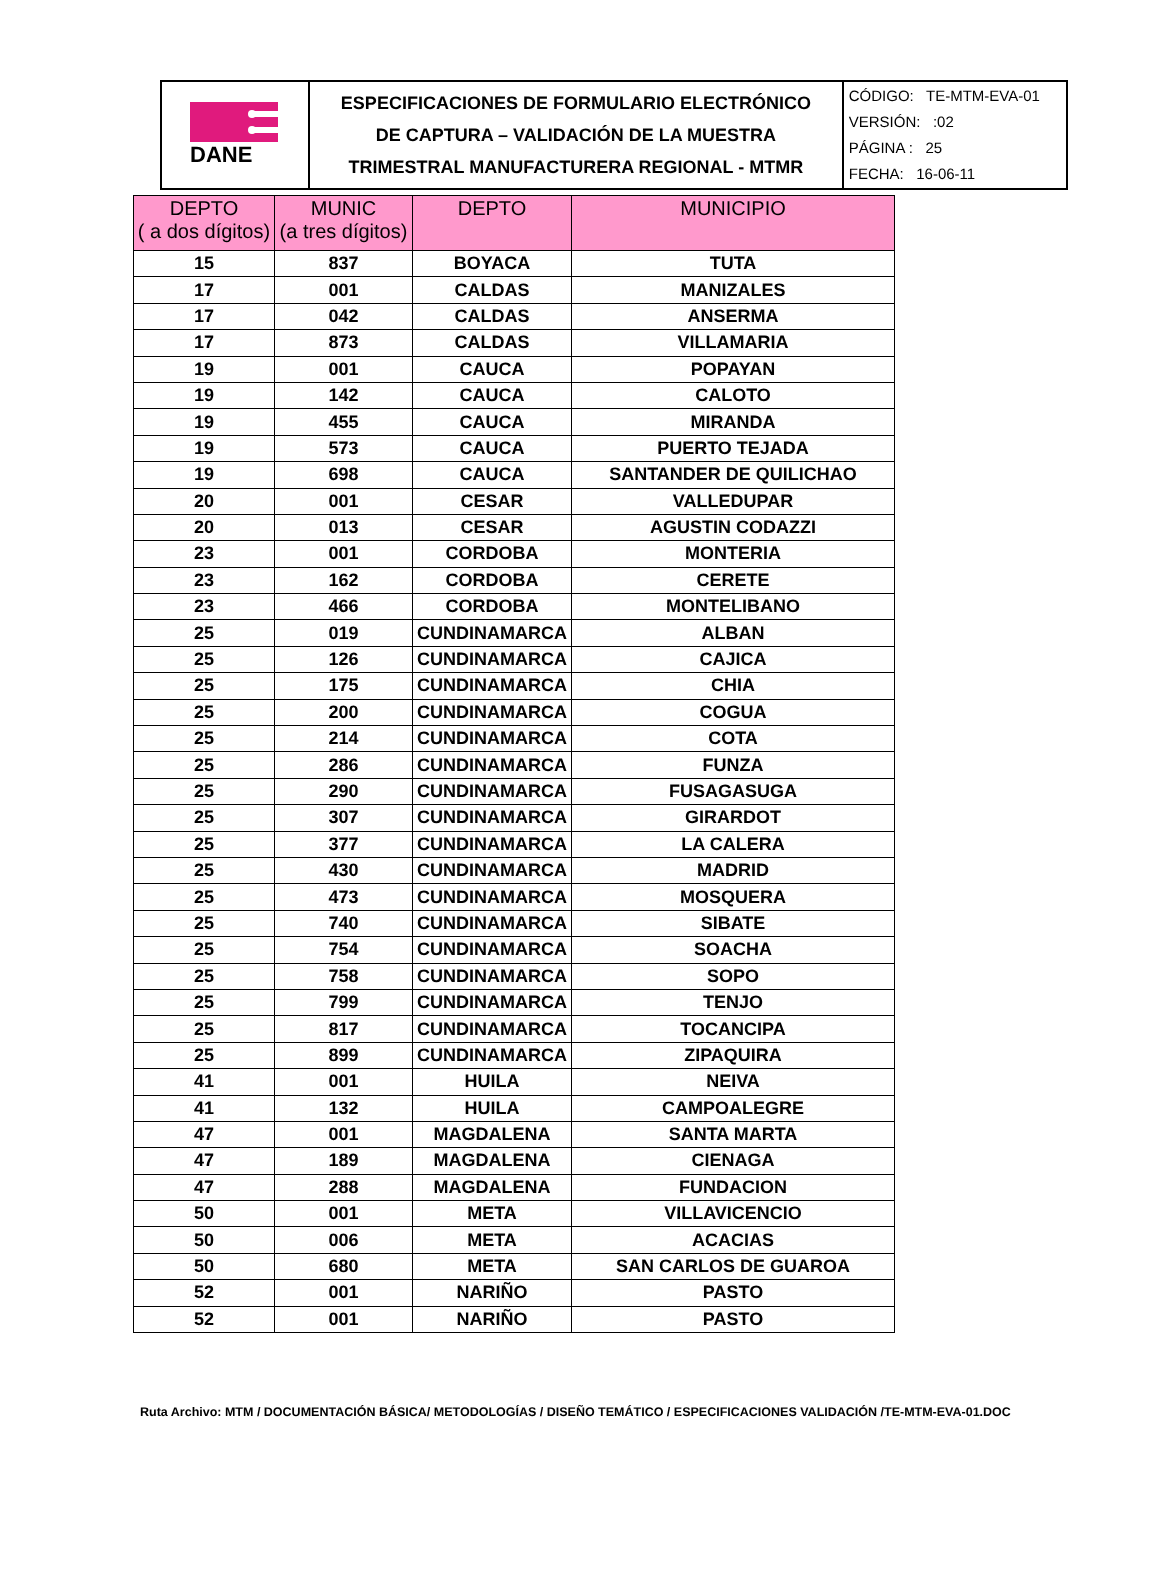| DANE | ESPECIFICACIONES DE FORMULARIO ELECTRÓNICO DE CAPTURA – VALIDACIÓN DE LA MUESTRA TRIMESTRAL MANUFACTURERA REGIONAL - MTMR | CÓDIGO: TE-MTM-EVA-01 VERSIÓN: :02 PÁGINA : 25 FECHA: 16-06-11 |
| DEPTO ( a dos dígitos) | MUNIC (a tres dígitos) | DEPTO | MUNICIPIO |
| --- | --- | --- | --- |
| 15 | 837 | BOYACA | TUTA |
| 17 | 001 | CALDAS | MANIZALES |
| 17 | 042 | CALDAS | ANSERMA |
| 17 | 873 | CALDAS | VILLAMARIA |
| 19 | 001 | CAUCA | POPAYAN |
| 19 | 142 | CAUCA | CALOTO |
| 19 | 455 | CAUCA | MIRANDA |
| 19 | 573 | CAUCA | PUERTO TEJADA |
| 19 | 698 | CAUCA | SANTANDER DE QUILICHAO |
| 20 | 001 | CESAR | VALLEDUPAR |
| 20 | 013 | CESAR | AGUSTIN CODAZZI |
| 23 | 001 | CORDOBA | MONTERIA |
| 23 | 162 | CORDOBA | CERETE |
| 23 | 466 | CORDOBA | MONTELIBANO |
| 25 | 019 | CUNDINAMARCA | ALBAN |
| 25 | 126 | CUNDINAMARCA | CAJICA |
| 25 | 175 | CUNDINAMARCA | CHIA |
| 25 | 200 | CUNDINAMARCA | COGUA |
| 25 | 214 | CUNDINAMARCA | COTA |
| 25 | 286 | CUNDINAMARCA | FUNZA |
| 25 | 290 | CUNDINAMARCA | FUSAGASUGA |
| 25 | 307 | CUNDINAMARCA | GIRARDOT |
| 25 | 377 | CUNDINAMARCA | LA CALERA |
| 25 | 430 | CUNDINAMARCA | MADRID |
| 25 | 473 | CUNDINAMARCA | MOSQUERA |
| 25 | 740 | CUNDINAMARCA | SIBATE |
| 25 | 754 | CUNDINAMARCA | SOACHA |
| 25 | 758 | CUNDINAMARCA | SOPO |
| 25 | 799 | CUNDINAMARCA | TENJO |
| 25 | 817 | CUNDINAMARCA | TOCANCIPA |
| 25 | 899 | CUNDINAMARCA | ZIPAQUIRA |
| 41 | 001 | HUILA | NEIVA |
| 41 | 132 | HUILA | CAMPOALEGRE |
| 47 | 001 | MAGDALENA | SANTA MARTA |
| 47 | 189 | MAGDALENA | CIENAGA |
| 47 | 288 | MAGDALENA | FUNDACION |
| 50 | 001 | META | VILLAVICENCIO |
| 50 | 006 | META | ACACIAS |
| 50 | 680 | META | SAN CARLOS DE GUAROA |
| 52 | 001 | NARIÑO | PASTO |
| 52 | 001 | NARIÑO | PASTO |
Ruta Archivo: MTM / DOCUMENTACIÓN BÁSICA/ METODOLOGÍAS / DISEÑO TEMÁTICO / ESPECIFICACIONES VALIDACIÓN /TE-MTM-EVA-01.DOC